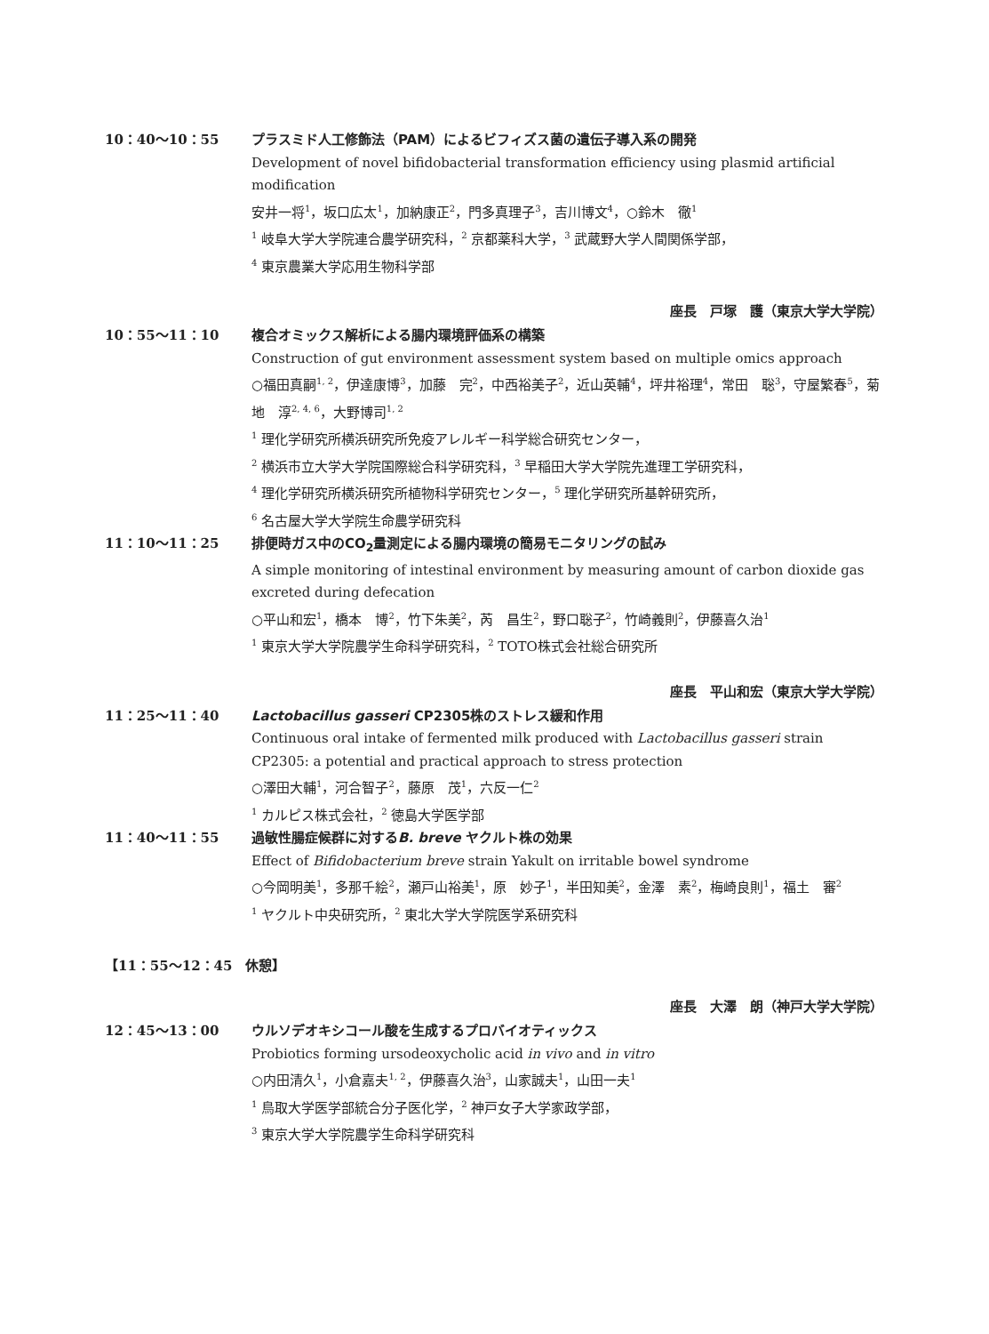10：40～10：55 プラスミド人工修飾法（PAM）によるビフィズス菌の遺伝子導入系の開発
Development of novel bifidobacterial transformation efficiency using plasmid artificial modification
安井一将<sup>1</sup>，坂口広太<sup>1</sup>，加納康正<sup>2</sup>，門多真理子<sup>3</sup>，吉川博文<sup>4</sup>，○鈴木　徹<sup>1</sup>
<sup>1</sup> 岐阜大学大学院連合農学研究科，<sup>2</sup> 京都薬科大学，<sup>3</sup> 武蔵野大学人間関係学部，
<sup>4</sup> 東京農業大学応用生物科学部
座長　戸塚　護（東京大学大学院）
10：55～11：10 複合オミックス解析による腸内環境評価系の構築
Construction of gut environment assessment system based on multiple omics approach
○福田真嗣<sup>1, 2</sup>，伊達康博<sup>3</sup>，加藤　完<sup>2</sup>，中西裕美子<sup>2</sup>，近山英輔<sup>4</sup>，坪井裕理<sup>4</sup>，常田　聡<sup>3</sup>，守屋繁春<sup>5</sup>，菊地　淳<sup>2, 4, 6</sup>，大野博司<sup>1, 2</sup>
<sup>1</sup> 理化学研究所横浜研究所免疫アレルギー科学総合研究センター，
<sup>2</sup> 横浜市立大学大学院国際総合科学研究科，<sup>3</sup> 早稲田大学大学院先進理工学研究科，
<sup>4</sup> 理化学研究所横浜研究所植物科学研究センター，<sup>5</sup> 理化学研究所基幹研究所，
<sup>6</sup> 名古屋大学大学院生命農学研究科
11：10～11：25 排便時ガス中のCO<sub>2</sub>量測定による腸内環境の簡易モニタリングの試み
A simple monitoring of intestinal environment by measuring amount of carbon dioxide gas excreted during defecation
○平山和宏<sup>1</sup>，橋本　博<sup>2</sup>，竹下朱美<sup>2</sup>，芮　昌生<sup>2</sup>，野口聡子<sup>2</sup>，竹崎義則<sup>2</sup>，伊藤喜久治<sup>1</sup>
<sup>1</sup> 東京大学大学院農学生命科学研究科，<sup>2</sup> TOTO株式会社総合研究所
座長　平山和宏（東京大学大学院）
11：25～11：40 Lactobacillus gasseri CP2305株のストレス緩和作用
Continuous oral intake of fermented milk produced with Lactobacillus gasseri strain CP2305: a potential and practical approach to stress protection
○澤田大輔<sup>1</sup>，河合智子<sup>2</sup>，藤原　茂<sup>1</sup>，六反一仁<sup>2</sup>
<sup>1</sup> カルピス株式会社，<sup>2</sup> 徳島大学医学部
11：40～11：55 過敏性腸症候群に対するB. breve ヤクルト株の効果
Effect of Bifidobacterium breve strain Yakult on irritable bowel syndrome
○今岡明美<sup>1</sup>，多那千絵<sup>2</sup>，瀬戸山裕美<sup>1</sup>，原　妙子<sup>1</sup>，半田知美<sup>2</sup>，金澤　素<sup>2</sup>，梅崎良則<sup>1</sup>，福土　審<sup>2</sup>
<sup>1</sup> ヤクルト中央研究所，<sup>2</sup> 東北大学大学院医学系研究科
【11：55～12：45　休憩】
座長　大澤　朗（神戸大学大学院）
12：45～13：00 ウルソデオキシコール酸を生成するプロバイオティックス
Probiotics forming ursodeoxycholic acid in vivo and in vitro
○内田清久<sup>1</sup>，小倉嘉夫<sup>1, 2</sup>，伊藤喜久治<sup>3</sup>，山家誠夫<sup>1</sup>，山田一夫<sup>1</sup>
<sup>1</sup> 鳥取大学医学部統合分子医化学，<sup>2</sup> 神戸女子大学家政学部，
<sup>3</sup> 東京大学大学院農学生命科学研究科